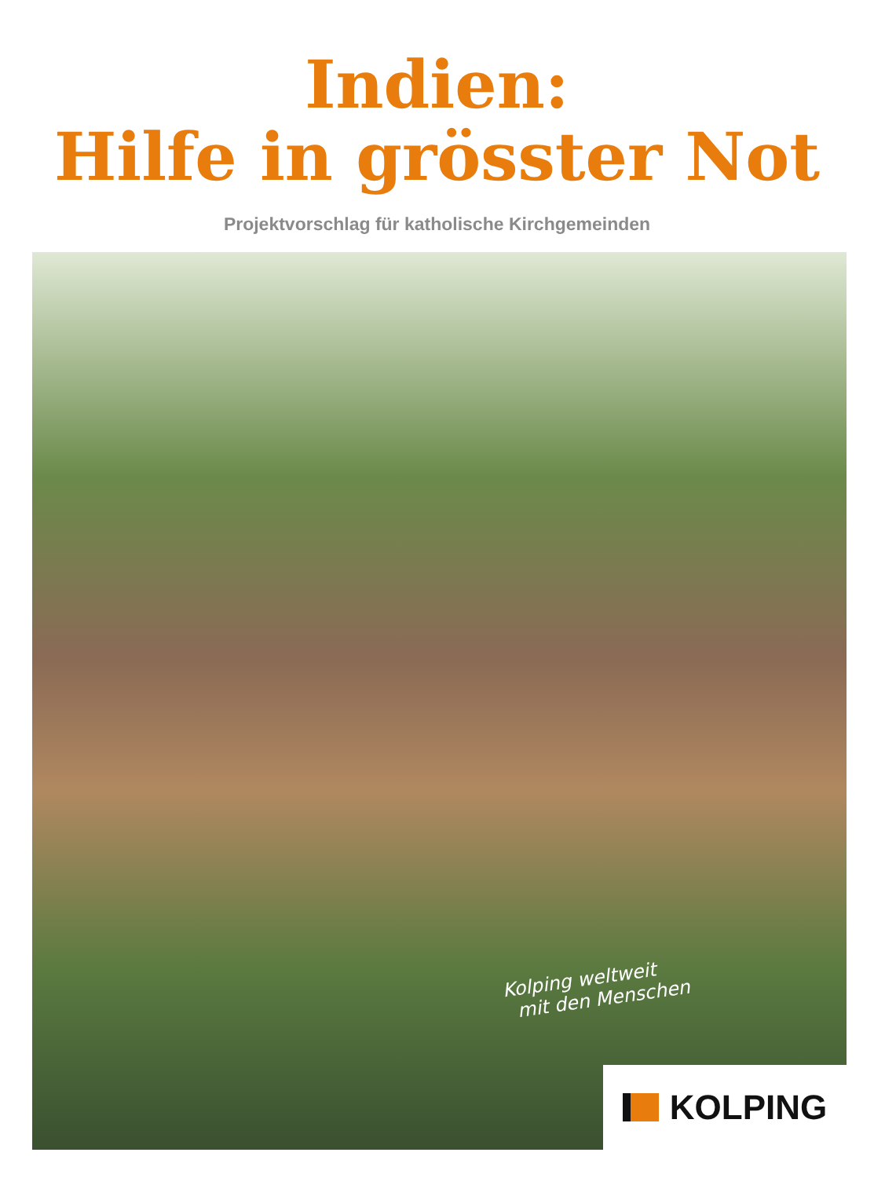Indien:
Hilfe in grösster Not
Projektvorschlag für katholische Kirchgemeinden
Kolping weltweit
mit den Menschen
KOLPING